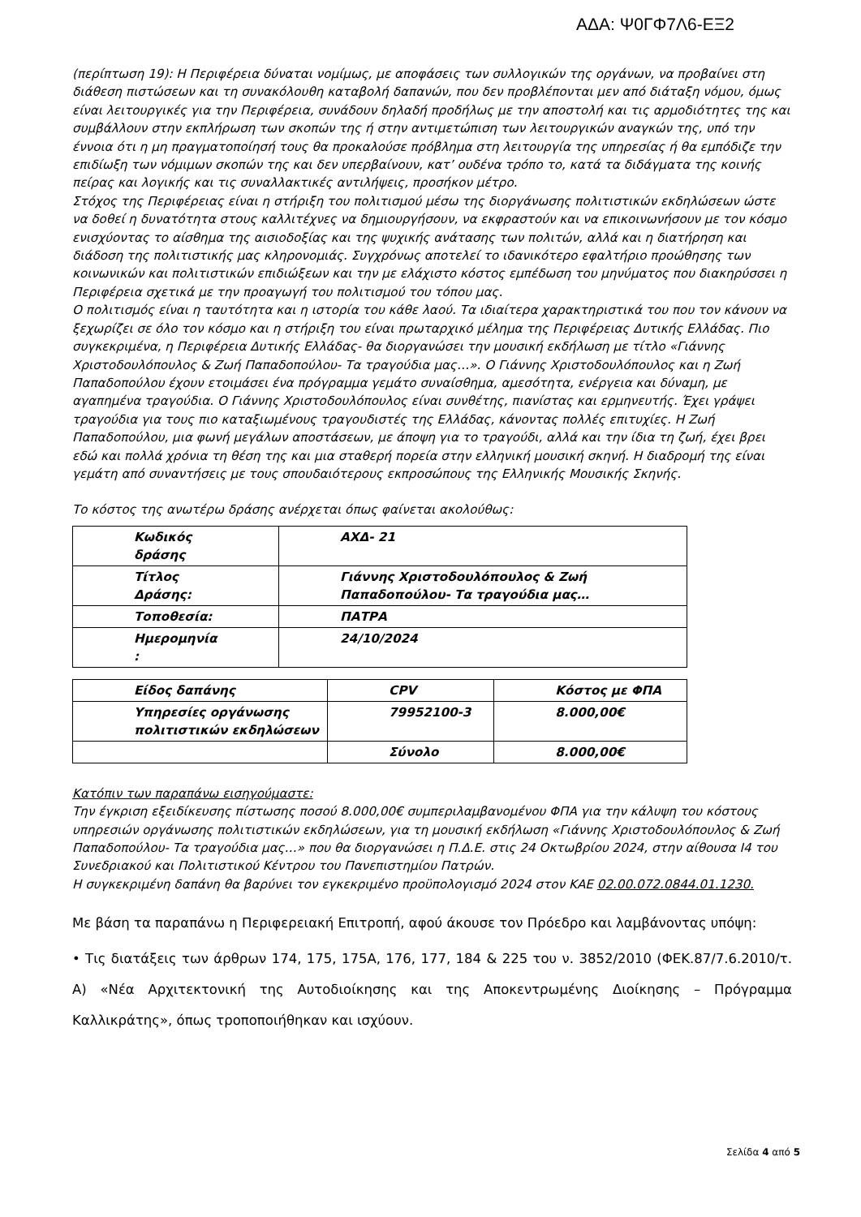ΑΔΑ: Ψ0ΓΦ7Λ6-ΕΞ2
(περίπτωση 19): Η Περιφέρεια δύναται νομίμως, με αποφάσεις των συλλογικών της οργάνων, να προβαίνει στη διάθεση πιστώσεων και τη συνακόλουθη καταβολή δαπανών, που δεν προβλέπονται μεν από διάταξη νόμου, όμως είναι λειτουργικές για την Περιφέρεια, συνάδουν δηλαδή προδήλως με την αποστολή και τις αρμοδιότητες της και συμβάλλουν στην εκπλήρωση των σκοπών της ή στην αντιμετώπιση των λειτουργικών αναγκών της, υπό την έννοια ότι η μη πραγματοποίησή τους θα προκαλούσε πρόβλημα στη λειτουργία της υπηρεσίας ή θα εμπόδιζε την επιδίωξη των νόμιμων σκοπών της και δεν υπερβαίνουν, κατ’ ουδένα τρόπο το, κατά τα διδάγματα της κοινής πείρας και λογικής και τις συναλλακτικές αντιλήψεις, προσήκον μέτρο.
Στόχος της Περιφέρειας είναι η στήριξη του πολιτισμού μέσω της διοργάνωσης πολιτιστικών εκδηλώσεων ώστε να δοθεί η δυνατότητα στους καλλιτέχνες να δημιουργήσουν, να εκφραστούν και να επικοινωνήσουν με τον κόσμο ενισχύοντας το αίσθημα της αισιοδοξίας και της ψυχικής ανάτασης των πολιτών, αλλά και η διατήρηση και διάδοση της πολιτιστικής μας κληρονομιάς. Συγχρόνως αποτελεί το ιδανικότερο εφαλτήριο προώθησης των κοινωνικών και πολιτιστικών επιδιώξεων και την με ελάχιστο κόστος εμπέδωση του μηνύματος που διακηρύσσει η Περιφέρεια σχετικά με την προαγωγή του πολιτισμού του τόπου μας.
Ο πολιτισμός είναι η ταυτότητα και η ιστορία του κάθε λαού. Τα ιδιαίτερα χαρακτηριστικά του που τον κάνουν να ξεχωρίζει σε όλο τον κόσμο και η στήριξη του είναι πρωταρχικό μέλημα της Περιφέρειας Δυτικής Ελλάδας. Πιο συγκεκριμένα, η Περιφέρεια Δυτικής Ελλάδας- θα διοργανώσει την μουσική εκδήλωση με τίτλο «Γιάννης Χριστοδουλόπουλος & Ζωή Παπαδοπούλου- Τα τραγούδια μας…». Ο Γιάννης Χριστοδουλόπουλος και η Ζωή Παπαδοπούλου έχουν ετοιμάσει ένα πρόγραμμα γεμάτο συναίσθημα, αμεσότητα, ενέργεια και δύναμη, με αγαπημένα τραγούδια. Ο Γιάννης Χριστοδουλόπουλος είναι συνθέτης, πιανίστας και ερμηνευτής. Έχει γράψει τραγούδια για τους πιο καταξιωμένους τραγουδιστές της Ελλάδας, κάνοντας πολλές επιτυχίες. Η Ζωή Παπαδοπούλου, μια φωνή μεγάλων αποστάσεων, με άποψη για το τραγούδι, αλλά και την ίδια τη ζωή, έχει βρει εδώ και πολλά χρόνια τη θέση της και μια σταθερή πορεία στην ελληνική μουσική σκηνή. Η διαδρομή της είναι γεμάτη από συναντήσεις με τους σπουδαιότερους εκπροσώπους της Ελληνικής Μουσικής Σκηνής.
Το κόστος της ανωτέρω δράσης ανέρχεται όπως φαίνεται ακολούθως:
| Κωδικός δράσης | ΑΧΔ- 21 |
| Τίτλος Δράσης: | Γιάννης Χριστοδουλόπουλος & Ζωή Παπαδοπούλου- Τα τραγούδια μας… |
| Τοποθεσία: | ΠΑΤΡΑ |
| Ημερομηνία : | 24/10/2024 |
| Είδος δαπάνης | CPV | Κόστος με ΦΠΑ |
| Υπηρεσίες οργάνωσης πολιτιστικών εκδηλώσεων | 79952100-3 | 8.000,00€ |
| | Σύνολο | 8.000,00€ |
Κατόπιν των παραπάνω εισηγούμαστε:
Την έγκριση εξειδίκευσης πίστωσης ποσού 8.000,00€ συμπεριλαμβανομένου ΦΠΑ για την κάλυψη του κόστους υπηρεσιών οργάνωσης πολιτιστικών εκδηλώσεων, για τη μουσική εκδήλωση «Γιάννης Χριστοδουλόπουλος & Ζωή Παπαδοπούλου- Τα τραγούδια μας…» που θα διοργανώσει η Π.Δ.Ε. στις 24 Οκτωβρίου 2024, στην αίθουσα Ι4 του Συνεδριακού και Πολιτιστικού Κέντρου του Πανεπιστημίου Πατρών.
Η συγκεκριμένη δαπάνη θα βαρύνει τον εγκεκριμένο προϋπολογισμό 2024 στον ΚΑΕ 02.00.072.0844.01.1230.
Με βάση τα παραπάνω η Περιφερειακή Επιτροπή, αφού άκουσε τον Πρόεδρο και λαμβάνοντας υπόψη:
• Τις διατάξεις των άρθρων 174, 175, 175Α, 176, 177, 184 & 225 του ν. 3852/2010 (ΦΕΚ.87/7.6.2010/τ. Α) «Νέα Αρχιτεκτονική της Αυτοδιοίκησης και της Αποκεντρωμένης Διοίκησης – Πρόγραμμα Καλλικράτης», όπως τροποποιήθηκαν και ισχύουν.
Σελίδα 4 από 5